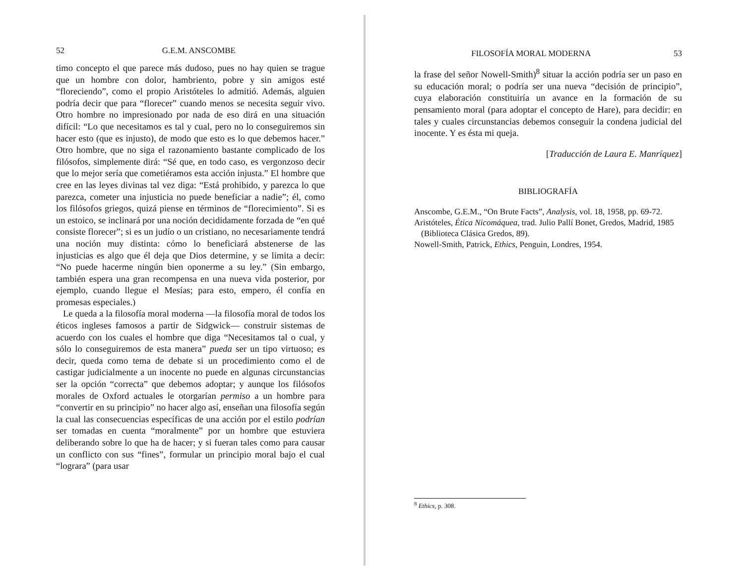52 G.E.M. ANSCOMBE
timo concepto el que parece más dudoso, pues no hay quien se trague que un hombre con dolor, hambriento, pobre y sin amigos esté “floreciendo”, como el propio Aristóteles lo admitió. Además, alguien podría decir que para “florecer” cuando menos se necesita seguir vivo. Otro hombre no impresionado por nada de eso dirá en una situación difícil: “Lo que necesitamos es tal y cual, pero no lo conseguiremos sin hacer esto (que es injusto), de modo que esto es lo que debemos hacer.” Otro hombre, que no siga el razonamiento bastante complicado de los filósofos, simplemente dirá: “Sé que, en todo caso, es vergonzoso decir que lo mejor sería que cometiéramos esta acción injusta.” El hombre que cree en las leyes divinas tal vez diga: “Está prohibido, y parezca lo que parezca, cometer una injusticia no puede beneficiar a nadie”; él, como los filósofos griegos, quizá piense en términos de “florecimiento”. Si es un estoico, se inclinará por una noción decididamente forzada de “en qué consiste florecer”; si es un judío o un cristiano, no necesariamente tendrá una noción muy distinta: cómo lo beneficiará abstenerse de las injusticias es algo que él deja que Dios determine, y se limita a decir: “No puede hacerme ningún bien oponerme a su ley.” (Sin embargo, también espera una gran recompensa en una nueva vida posterior, por ejemplo, cuando llegue el Mesías; para esto, empero, él confía en promesas especiales.)
Le queda a la filosofía moral moderna —la filosofía moral de todos los éticos ingleses famosos a partir de Sidgwick— construir sistemas de acuerdo con los cuales el hombre que diga “Necesitamos tal o cual, y sólo lo conseguiremos de esta manera” pueda ser un tipo virtuoso; es decir, queda como tema de debate si un procedimiento como el de castigar judicialmente a un inocente no puede en algunas circunstancias ser la opción “correcta” que debemos adoptar; y aunque los filósofos morales de Oxford actuales le otorgarían permiso a un hombre para “convertir en su principio” no hacer algo así, enseñan una filosofía según la cual las consecuencias específicas de una acción por el estilo podrían ser tomadas en cuenta “moralmente” por un hombre que estuviera deliberando sobre lo que ha de hacer; y si fueran tales como para causar un conflicto con sus “fines”, formular un principio moral bajo el cual “lograra” (para usar
FILOSOFÍA MORAL MODERNA 53
la frase del señor Nowell-Smith)<sup>8</sup> situar la acción podría ser un paso en su educación moral; o podría ser una nueva “decisión de principio”, cuya elaboración constituiría un avance en la formación de su pensamiento moral (para adoptar el concepto de Hare), para decidir: en tales y cuales circunstancias debemos conseguir la condena judicial del inocente. Y es ésta mi queja.
[Traducción de Laura E. Manríquez]
BIBLIOGRAFÍA
Anscombe, G.E.M., “On Brute Facts”, Analysis, vol. 18, 1958, pp. 69-72.
Aristóteles, Ética Nicomáquea, trad. Julio Pallí Bonet, Gredos, Madrid, 1985 (Biblioteca Clásica Gredos, 89).
Nowell-Smith, Patrick, Ethics, Penguin, Londres, 1954.
<sup>8</sup> Ethics, p. 308.